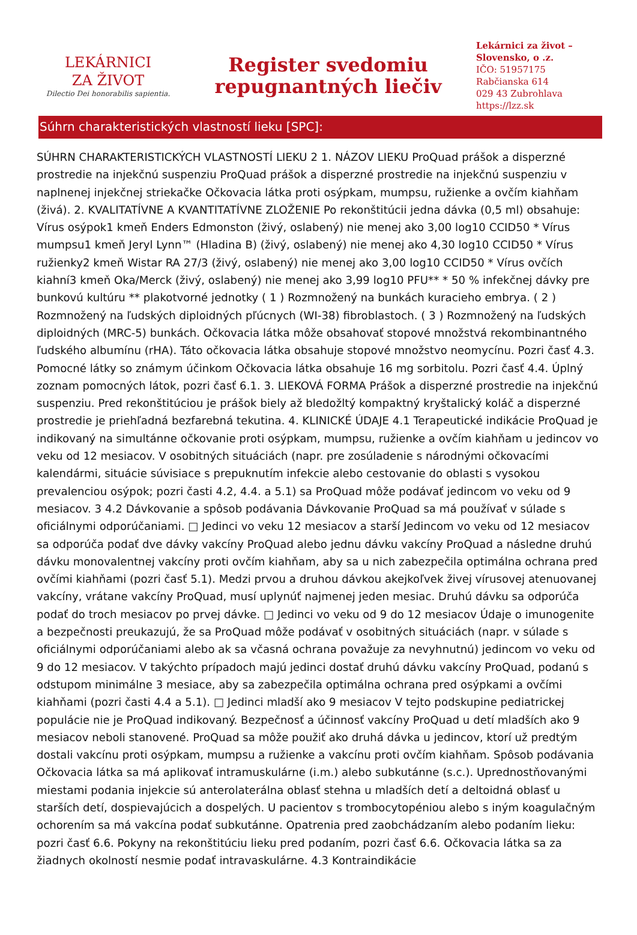LEKÁRNICI
ZA ŽIVOT
Dilectio Dei honorabilis sapientia.
Register svedomiu
repugnantných liečiv
Lekárnici za život –
Slovensko, o .z.
IČO: 51957175
Rabčianska 614
029 43 Zubrohlava
https://lzz.sk
Súhrn charakteristických vlastností lieku [SPC]:
SÚHRN CHARAKTERISTICKÝCH VLASTNOSTÍ LIEKU 2 1. NÁZOV LIEKU ProQuad prášok a disperzné prostredie na injekčnú suspenziu ProQuad prášok a disperzné prostredie na injekčnú suspenziu v naplnenej injekčnej striekačke Očkovacia látka proti osýpkam, mumpsu, ružienke a ovčím kiahňam (živá). 2. KVALITATÍVNE A KVANTITATÍVNE ZLOŽENIE Po rekonštitúcii jedna dávka (0,5 ml) obsahuje: Vírus osýpok1 kmeň Enders Edmonston (živý, oslabený) nie menej ako 3,00 log10 CCID50 * Vírus mumpsu1 kmeň Jeryl Lynn™ (Hladina B) (živý, oslabený) nie menej ako 4,30 log10 CCID50 * Vírus ružienky2 kmeň Wistar RA 27/3 (živý, oslabený) nie menej ako 3,00 log10 CCID50 * Vírus ovčích kiahní3 kmeň Oka/Merck (živý, oslabený) nie menej ako 3,99 log10 PFU** * 50 % infekčnej dávky pre bunkovú kultúru ** plakotvorné jednotky ( 1 ) Rozmnožený na bunkách kuracieho embrya. ( 2 ) Rozmnožený na ľudských diploidných pľúcnych (WI-38) fibroblastoch. ( 3 ) Rozmnožený na ľudských diploidných (MRC-5) bunkách. Očkovacia látka môže obsahovať stopové množstvá rekombinantného ľudského albumínu (rHA). Táto očkovacia látka obsahuje stopové množstvo neomycínu. Pozri časť 4.3. Pomocné látky so známym účinkom Očkovacia látka obsahuje 16 mg sorbitolu. Pozri časť 4.4. Úplný zoznam pomocných látok, pozri časť 6.1. 3. LIEKOVÁ FORMA Prášok a disperzné prostredie na injekčnú suspenziu. Pred rekonštitúciou je prášok biely až bledožltý kompaktný kryštalický koláč a disperzné prostredie je priehľadná bezfarebná tekutina. 4. KLINICKÉ ÚDAJE 4.1 Terapeutické indikácie ProQuad je indikovaný na simultánne očkovanie proti osýpkam, mumpsu, ružienke a ovčím kiahňam u jedincov vo veku od 12 mesiacov. V osobitných situáciách (napr. pre zosúladenie s národnými očkovacími kalendármi, situácie súvisiace s prepuknutím infekcie alebo cestovanie do oblasti s vysokou prevalenciou osýpok; pozri časti 4.2, 4.4. a 5.1) sa ProQuad môže podávať jedincom vo veku od 9 mesiacov. 3 4.2 Dávkovanie a spôsob podávania Dávkovanie ProQuad sa má používať v súlade s oficiálnymi odporúčaniami. □ Jedinci vo veku 12 mesiacov a starší Jedincom vo veku od 12 mesiacov sa odporúča podať dve dávky vakcíny ProQuad alebo jednu dávku vakcíny ProQuad a následne druhú dávku monovalentnej vakcíny proti ovčím kiahňam, aby sa u nich zabezpečila optimálna ochrana pred ovčími kiahňami (pozri časť 5.1). Medzi prvou a druhou dávkou akejkoľvek živej vírusovej atenuovanej vakcíny, vrátane vakcíny ProQuad, musí uplynúť najmenej jeden mesiac. Druhú dávku sa odporúča podať do troch mesiacov po prvej dávke. □ Jedinci vo veku od 9 do 12 mesiacov Údaje o imunogenite a bezpečnosti preukazujú, že sa ProQuad môže podávať v osobitných situáciách (napr. v súlade s oficiálnymi odporúčaniami alebo ak sa včasná ochrana považuje za nevyhnutnú) jedincom vo veku od 9 do 12 mesiacov. V takýchto prípadoch majú jedinci dostať druhú dávku vakcíny ProQuad, podanú s odstupom minimálne 3 mesiace, aby sa zabezpečila optimálna ochrana pred osýpkami a ovčími kiahňami (pozri časti 4.4 a 5.1). □ Jedinci mladší ako 9 mesiacov V tejto podskupine pediatrickej populácie nie je ProQuad indikovaný. Bezpečnosť a účinnosť vakcíny ProQuad u detí mladších ako 9 mesiacov neboli stanovené. ProQuad sa môže použiť ako druhá dávka u jedincov, ktorí už predtým dostali vakcínu proti osýpkam, mumpsu a ružienke a vakcínu proti ovčím kiahňam. Spôsob podávania Očkovacia látka sa má aplikovať intramuskulárne (i.m.) alebo subkutánne (s.c.). Uprednostňovanými miestami podania injekcie sú anterolaterálna oblasť stehna u mladších detí a deltoidná oblasť u starších detí, dospievajúcich a dospelých. U pacientov s trombocytopéniou alebo s iným koagulačným ochorením sa má vakcína podať subkutánne. Opatrenia pred zaobchádzaním alebo podaním lieku: pozri časť 6.6. Pokyny na rekonštitúciu lieku pred podaním, pozri časť 6.6. Očkovacia látka sa za žiadnych okolností nesmie podať intravaskulárne. 4.3 Kontraindikácie